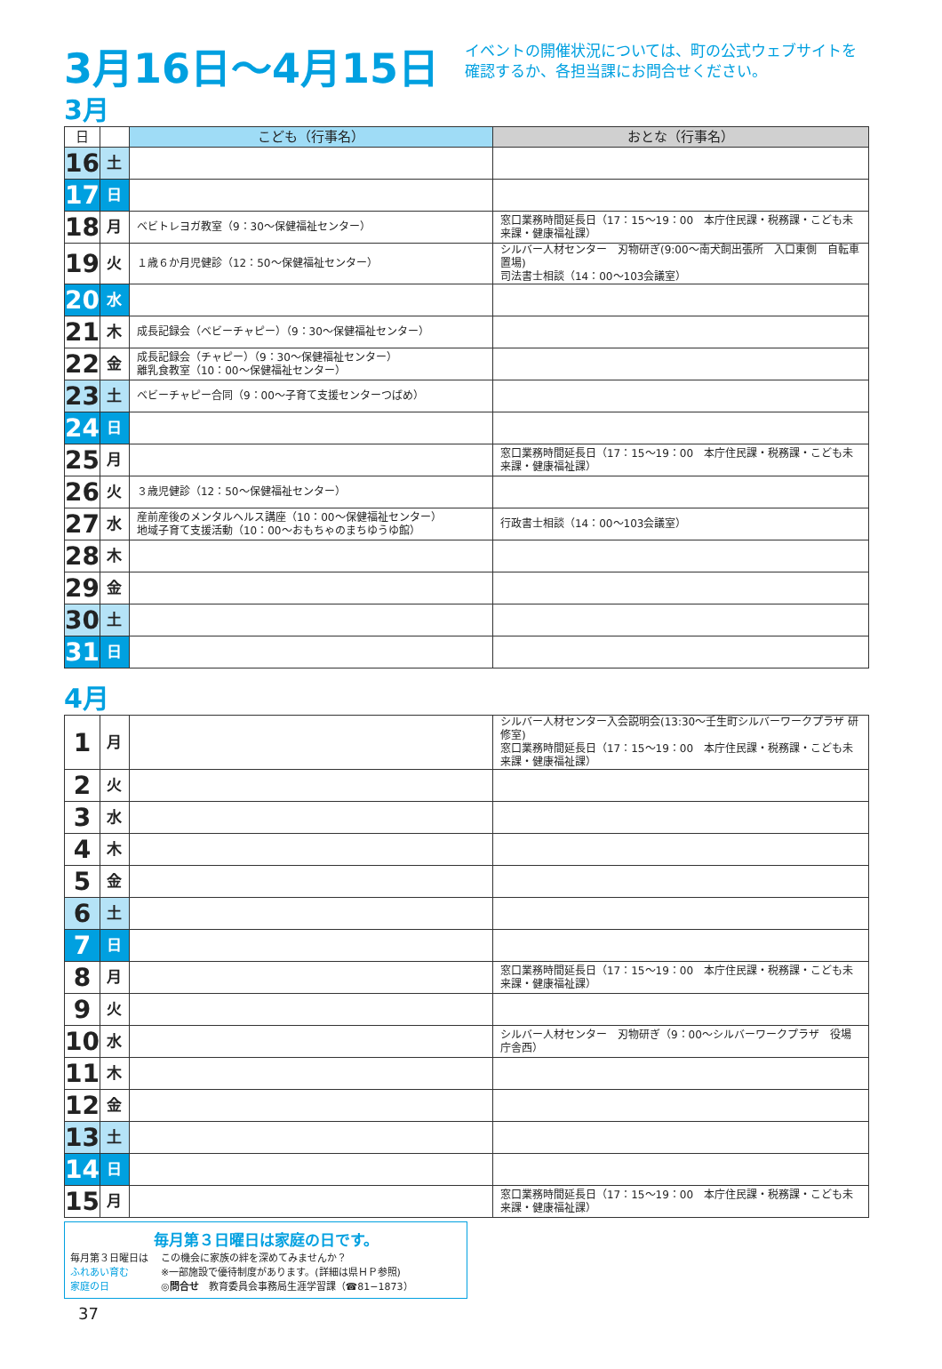3月16日～4月15日
イベントの開催状況については、町の公式ウェブサイトを確認するか、各担当課にお問合せください。
3月
| 日 | | こども（行事名） | おとな（行事名） |
| --- | --- | --- | --- |
| 16 | 土 | | |
| 17 | 日 | | |
| 18 | 月 | ベビトレヨガ教室（9：30～保健福祉センター） | 窓口業務時間延長日（17：15～19：00 本庁住民課・税務課・こども未来課・健康福祉課） |
| 19 | 火 | １歳６か月児健診（12：50～保健福祉センター） | シルバー人材センター 刃物研ぎ(9:00～南犬飼出張所 入口東側 自転車置場) 司法書士相談（14：00～103会議室） |
| 20 | 水 | | |
| 21 | 木 | 成長記録会（ベビーチャピー）（9：30～保健福祉センター） | |
| 22 | 金 | 成長記録会（チャピー）（9：30～保健福祉センター） 離乳食教室（10：00～保健福祉センター） | |
| 23 | 土 | ベビーチャピー合同（9：00～子育て支援センターつばめ） | |
| 24 | 日 | | |
| 25 | 月 | | 窓口業務時間延長日（17：15～19：00 本庁住民課・税務課・こども未来課・健康福祉課） |
| 26 | 火 | ３歳児健診（12：50～保健福祉センター） | |
| 27 | 水 | 産前産後のメンタルヘルス講座（10：00～保健福祉センター） 地域子育て支援活動（10：00～おもちゃのまちゆうゆ館） | 行政書士相談（14：00～103会議室） |
| 28 | 木 | | |
| 29 | 金 | | |
| 30 | 土 | | |
| 31 | 日 | | |
4月
| 1 | 月 | | シルバー人材センター入会説明会(13:30～壬生町シルバーワークプラザ 研修室) 窓口業務時間延長日（17：15～19：00 本庁住民課・税務課・こども未来課・健康福祉課） |
| 2 | 火 | | |
| 3 | 水 | | |
| 4 | 木 | | |
| 5 | 金 | | |
| 6 | 土 | | |
| 7 | 日 | | |
| 8 | 月 | | 窓口業務時間延長日（17：15～19：00 本庁住民課・税務課・こども未来課・健康福祉課） |
| 9 | 火 | | |
| 10 | 水 | | シルバー人材センター 刃物研ぎ（9：00～シルバーワークプラザ 役場庁舎西） |
| 11 | 木 | | |
| 12 | 金 | | |
| 13 | 土 | | |
| 14 | 日 | | |
| 15 | 月 | | 窓口業務時間延長日（17：15～19：00 本庁住民課・税務課・こども未来課・健康福祉課） |
毎月第３日曜日は家庭の日です。
毎月第３日曜日は
ふれあい育む
家庭の日
この機会に家族の絆を深めてみませんか？
※一部施設で優待制度があります。(詳細は県ＨＰ参照)
◎問合せ　教育委員会事務局生涯学習課（☎81−1873）
37